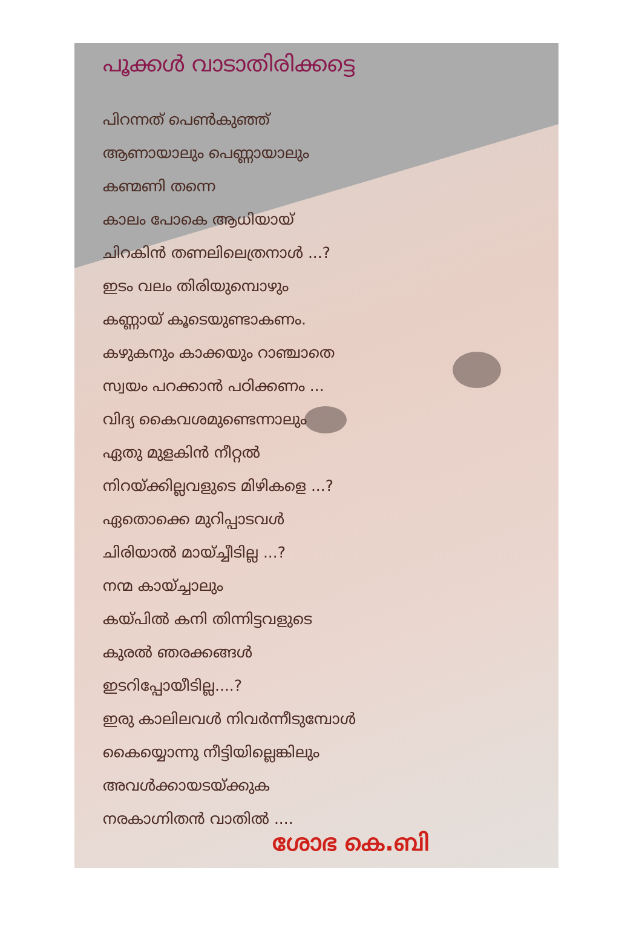പൂക്കൾ വാടാതിരിക്കട്ടെ
പിറന്നത് പെൺകുഞ്ഞ്
ആണായാലും പെണ്ണായാലും
കണ്മണി തന്നെ
കാലം പോകെ ആധിയായ്
ചിറകിൻ തണലിലെത്രനാൾ ...?
ഇടം വലം തിരിയുമ്പൊഴും
കണ്ണായ് കൂടെയുണ്ടാകണം.
കഴുകനും കാക്കയും റാഞ്ചാതെ
സ്വയം പറക്കാൻ പഠിക്കണം ...
വിദ്യ കൈവശമുണ്ടെന്നാലും
ഏതു മുളകിൻ നീറ്റൽ
നിറയ്ക്കില്ലവളുടെ മിഴികളെ ...?
ഏതൊക്കെ മുറിപ്പാടവൾ
ചിരിയാൽ മായ്ച്ചീടില്ല ...?
നന്മ കായ്ച്ചാലും
കയ്പിൽ കനി തിന്നിട്ടവളുടെ
കുരൽ ഞരക്കങ്ങൾ
ഇടറിപ്പോയീടില്ല....?
ഇരു കാലിലവൾ നിവർന്നീടുമ്പോൾ
കൈയ്യൊന്നു നീട്ടിയില്ലെങ്കിലും
അവൾക്കായടയ്ക്കുക
നരകാഗ്നിതൻ വാതിൽ ....
ശോഭ കെ.ബി